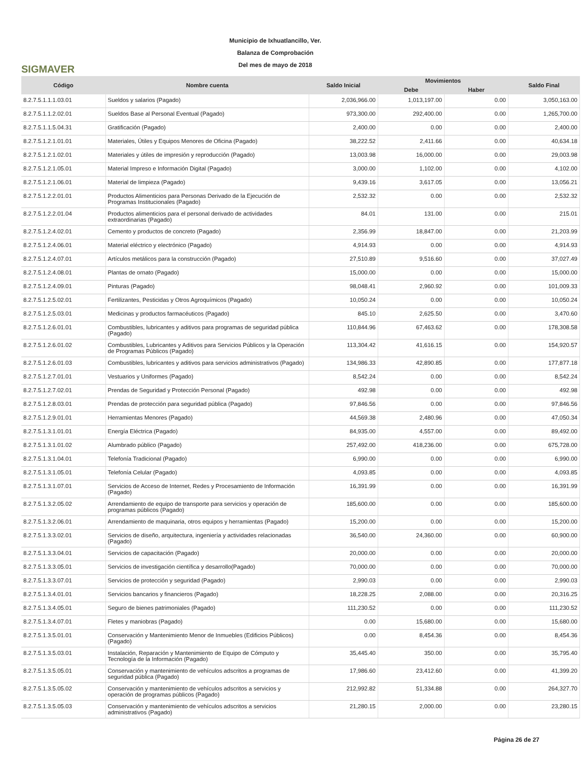SIGMAVER
Municipio de Ixhuatlancillo, Ver.
Balanza de Comprobación
Del mes de mayo de 2018
| Código | Nombre cuenta | Saldo Inicial | Movimientos | | Saldo Final |
| --- | --- | --- | --- | --- | --- |
| | | | Debe | Haber | |
| 8.2.7.5.1.1.1.03.01 | Sueldos y salarios (Pagado) | 2,036,966.00 | 1,013,197.00 | 0.00 | 3,050,163.00 |
| 8.2.7.5.1.1.2.02.01 | Sueldos Base al Personal Eventual (Pagado) | 973,300.00 | 292,400.00 | 0.00 | 1,265,700.00 |
| 8.2.7.5.1.1.5.04.31 | Gratificación (Pagado) | 2,400.00 | 0.00 | 0.00 | 2,400.00 |
| 8.2.7.5.1.2.1.01.01 | Materiales, Útiles y Equipos Menores de Oficina (Pagado) | 38,222.52 | 2,411.66 | 0.00 | 40,634.18 |
| 8.2.7.5.1.2.1.02.01 | Materiales y útiles de impresión y reproducción (Pagado) | 13,003.98 | 16,000.00 | 0.00 | 29,003.98 |
| 8.2.7.5.1.2.1.05.01 | Material Impreso e Información Digital (Pagado) | 3,000.00 | 1,102.00 | 0.00 | 4,102.00 |
| 8.2.7.5.1.2.1.06.01 | Material de limpieza (Pagado) | 9,439.16 | 3,617.05 | 0.00 | 13,056.21 |
| 8.2.7.5.1.2.2.01.01 | Productos Alimenticios para Personas Derivado de la Ejecución de Programas Institucionales (Pagado) | 2,532.32 | 0.00 | 0.00 | 2,532.32 |
| 8.2.7.5.1.2.2.01.04 | Productos alimenticios para el personal derivado de actividades extraordinarias (Pagado) | 84.01 | 131.00 | 0.00 | 215.01 |
| 8.2.7.5.1.2.4.02.01 | Cemento y productos de concreto (Pagado) | 2,356.99 | 18,847.00 | 0.00 | 21,203.99 |
| 8.2.7.5.1.2.4.06.01 | Material eléctrico y electrónico (Pagado) | 4,914.93 | 0.00 | 0.00 | 4,914.93 |
| 8.2.7.5.1.2.4.07.01 | Artículos metálicos para la construcción (Pagado) | 27,510.89 | 9,516.60 | 0.00 | 37,027.49 |
| 8.2.7.5.1.2.4.08.01 | Plantas de ornato (Pagado) | 15,000.00 | 0.00 | 0.00 | 15,000.00 |
| 8.2.7.5.1.2.4.09.01 | Pinturas (Pagado) | 98,048.41 | 2,960.92 | 0.00 | 101,009.33 |
| 8.2.7.5.1.2.5.02.01 | Fertilizantes, Pesticidas y Otros Agroquímicos (Pagado) | 10,050.24 | 0.00 | 0.00 | 10,050.24 |
| 8.2.7.5.1.2.5.03.01 | Medicinas y productos farmacéuticos (Pagado) | 845.10 | 2,625.50 | 0.00 | 3,470.60 |
| 8.2.7.5.1.2.6.01.01 | Combustibles, lubricantes y aditivos para programas de seguridad pública (Pagado) | 110,844.96 | 67,463.62 | 0.00 | 178,308.58 |
| 8.2.7.5.1.2.6.01.02 | Combustibles, Lubricantes y Aditivos para Servicios Públicos y la Operación de Programas Públicos (Pagado) | 113,304.42 | 41,616.15 | 0.00 | 154,920.57 |
| 8.2.7.5.1.2.6.01.03 | Combustibles, lubricantes y aditivos para servicios administrativos (Pagado) | 134,986.33 | 42,890.85 | 0.00 | 177,877.18 |
| 8.2.7.5.1.2.7.01.01 | Vestuarios y Uniformes (Pagado) | 8,542.24 | 0.00 | 0.00 | 8,542.24 |
| 8.2.7.5.1.2.7.02.01 | Prendas de Seguridad y Protección Personal (Pagado) | 492.98 | 0.00 | 0.00 | 492.98 |
| 8.2.7.5.1.2.8.03.01 | Prendas de protección para seguridad pública (Pagado) | 97,846.56 | 0.00 | 0.00 | 97,846.56 |
| 8.2.7.5.1.2.9.01.01 | Herramientas Menores (Pagado) | 44,569.38 | 2,480.96 | 0.00 | 47,050.34 |
| 8.2.7.5.1.3.1.01.01 | Energía Eléctrica (Pagado) | 84,935.00 | 4,557.00 | 0.00 | 89,492.00 |
| 8.2.7.5.1.3.1.01.02 | Alumbrado público (Pagado) | 257,492.00 | 418,236.00 | 0.00 | 675,728.00 |
| 8.2.7.5.1.3.1.04.01 | Telefonía Tradicional (Pagado) | 6,990.00 | 0.00 | 0.00 | 6,990.00 |
| 8.2.7.5.1.3.1.05.01 | Telefonía Celular (Pagado) | 4,093.85 | 0.00 | 0.00 | 4,093.85 |
| 8.2.7.5.1.3.1.07.01 | Servicios de Acceso de Internet, Redes y Procesamiento de Información (Pagado) | 16,391.99 | 0.00 | 0.00 | 16,391.99 |
| 8.2.7.5.1.3.2.05.02 | Arrendamiento de equipo de transporte para servicios y operación de programas públicos (Pagado) | 185,600.00 | 0.00 | 0.00 | 185,600.00 |
| 8.2.7.5.1.3.2.06.01 | Arrendamiento de maquinaria, otros equipos y herramientas (Pagado) | 15,200.00 | 0.00 | 0.00 | 15,200.00 |
| 8.2.7.5.1.3.3.02.01 | Servicios de diseño, arquitectura, ingeniería y actividades relacionadas (Pagado) | 36,540.00 | 24,360.00 | 0.00 | 60,900.00 |
| 8.2.7.5.1.3.3.04.01 | Servicios de capacitación (Pagado) | 20,000.00 | 0.00 | 0.00 | 20,000.00 |
| 8.2.7.5.1.3.3.05.01 | Servicios de investigación científica y desarrollo(Pagado) | 70,000.00 | 0.00 | 0.00 | 70,000.00 |
| 8.2.7.5.1.3.3.07.01 | Servicios de protección y seguridad (Pagado) | 2,990.03 | 0.00 | 0.00 | 2,990.03 |
| 8.2.7.5.1.3.4.01.01 | Servicios bancarios y financieros (Pagado) | 18,228.25 | 2,088.00 | 0.00 | 20,316.25 |
| 8.2.7.5.1.3.4.05.01 | Seguro de bienes patrimoniales (Pagado) | 111,230.52 | 0.00 | 0.00 | 111,230.52 |
| 8.2.7.5.1.3.4.07.01 | Fletes y maniobras (Pagado) | 0.00 | 15,680.00 | 0.00 | 15,680.00 |
| 8.2.7.5.1.3.5.01.01 | Conservación y Mantenimiento Menor de Inmuebles (Edificios Públicos) (Pagado) | 0.00 | 8,454.36 | 0.00 | 8,454.36 |
| 8.2.7.5.1.3.5.03.01 | Instalación, Reparación y Mantenimiento de Equipo de Cómputo y Tecnología de la Información (Pagado) | 35,445.40 | 350.00 | 0.00 | 35,795.40 |
| 8.2.7.5.1.3.5.05.01 | Conservación y mantenimiento de vehículos adscritos a programas de seguridad pública (Pagado) | 17,986.60 | 23,412.60 | 0.00 | 41,399.20 |
| 8.2.7.5.1.3.5.05.02 | Conservación y mantenimiento de vehículos adscritos a servicios y operación de programas públicos (Pagado) | 212,992.82 | 51,334.88 | 0.00 | 264,327.70 |
| 8.2.7.5.1.3.5.05.03 | Conservación y mantenimiento de vehículos adscritos a servicios administrativos (Pagado) | 21,280.15 | 2,000.00 | 0.00 | 23,280.15 |
Página 26 de 27